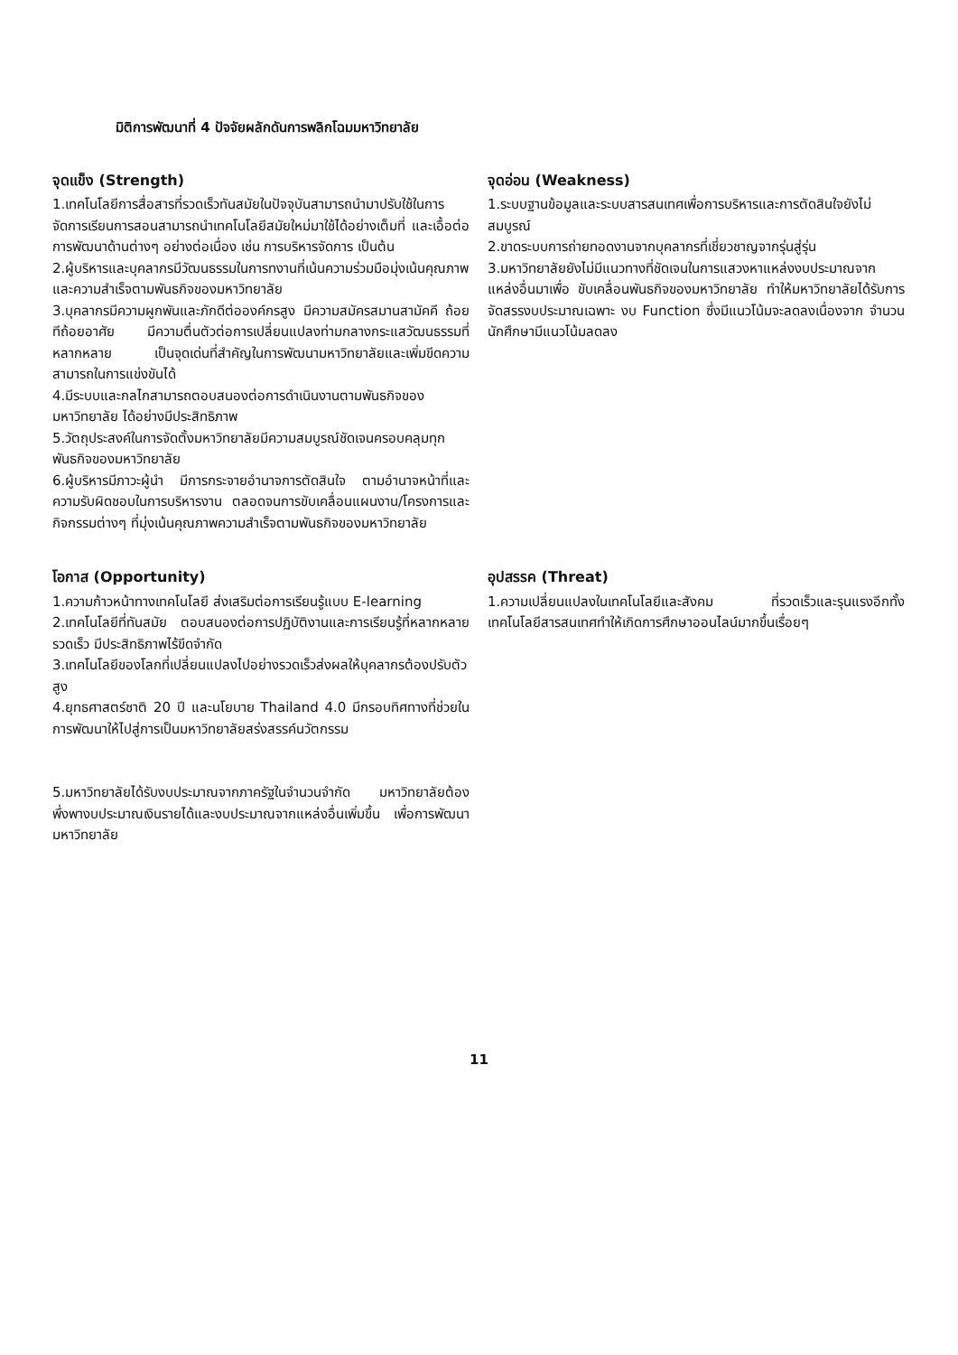มิติการพัฒนาที่ 4 ปัจจัยผลักดันการพลิกโฉมมหาวิทยาลัย
จุดแข็ง (Strength)
1.เทคโนโลยีการสื่อสารที่รวดเร็วทันสมัยในปัจจุบันสามารถนำมาปรับใช้ในการจัดการเรียนการสอนสามารถนำเทคโนโลยีสมัยใหม่มาใช้ได้อย่างเต็มที่ และเอื้อต่อการพัฒนาด้านต่างๆ อย่างต่อเนื่อง เช่น การบริหารจัดการ เป็นต้น
2.ผู้บริหารและบุคลากรมีวัฒนธรรมในการทงานที่เน้นความร่วมมือมุ่งเน้นคุณภาพและความสำเร็จตามพันธกิจของมหาวิทยาลัย
3.บุคลากรมีความผูกพันและภักดีต่อองค์กรสูง มีความสมัครสมานสามัคคี ถ้อยทีถ้อยอาศัย มีความตื่นตัวต่อการเปลี่ยนแปลงท่ามกลางกระแสวัฒนธรรมที่หลากหลาย เป็นจุดเด่นที่สำคัญในการพัฒนามหาวิทยาลัยและเพิ่มขีดความสามารถในการแข่งขันได้
4.มีระบบและกลไกสามารถตอบสนองต่อการดำเนินงานตามพันธกิจของมหาวิทยาลัย ได้อย่างมีประสิทธิภาพ
5.วัตถุประสงค์ในการจัดตั้งมหาวิทยาลัยมีความสมบูรณ์ชัดเจนครอบคลุมทุกพันธกิจของมหาวิทยาลัย
6.ผู้บริหารมีภาวะผู้นำ มีการกระจายอำนาจการตัดสินใจ ตามอำนาจหน้าที่และความรับผิดชอบในการบริหารงาน ตลอดจนการขับเคลื่อนแผนงาน/โครงการและกิจกรรมต่างๆ ที่มุ่งเน้นคุณภาพความสำเร็จตามพันธกิจของมหาวิทยาลัย
จุดอ่อน (Weakness)
1.ระบบฐานข้อมูลและระบบสารสนเทศเพื่อการบริหารและการตัดสินใจยังไม่สมบูรณ์
2.ขาดระบบการถ่ายทอดงานจากบุคลากรที่เชี่ยวชาญจากรุ่นสู่รุ่น
3.มหาวิทยาลัยยังไม่มีแนวทางที่ชัดเจนในการแสวงหาแหล่งงบประมาณจากแหล่งอื่นมาเพื่อ ขับเคลื่อนพันธกิจของมหาวิทยาลัย ทำให้มหาวิทยาลัยได้รับการจัดสรรงบประมาณเฉพาะ งบ Function ซึ่งมีแนวโน้มจะลดลงเนื่องจาก จำนวนนักศึกษามีแนวโน้มลดลง
โอกาส (Opportunity)
1.ความก้าวหน้าทางเทคโนโลยี ส่งเสริมต่อการเรียนรู้แบบ E-learning
2.เทคโนโลยีที่ทันสมัย ตอบสนองต่อการปฏิบัติงานและการเรียนรู้ที่หลากหลายรวดเร็ว มีประสิทธิภาพไร้ขีดจำกัด
3.เทคโนโลยีของโลกที่เปลี่ยนแปลงไปอย่างรวดเร็วส่งผลให้บุคลากรต้องปรับตัวสูง
4.ยุทธศาสตร์ชาติ 20 ปี และนโยบาย Thailand 4.0 มีกรอบทิศทางที่ช่วยในการพัฒนาให้ไปสู่การเป็นมหาวิทยาลัยสร่งสรรค์นวัตกรรม
5.มหาวิทยาลัยได้รับงบประมาณจากภาครัฐในจำนวนจำกัด มหาวิทยาลัยต้องพึ่งพางบประมาณเงินรายได้และงบประมาณจากแหล่งอื่นเพิ่มขึ้น เพื่อการพัฒนามหาวิทยาลัย
อุปสรรค (Threat)
1.ความเปลี่ยนแปลงในเทคโนโลยีและสังคม ที่รวดเร็วและรุนแรงอีกทั้งเทคโนโลยีสารสนเทศทำให้เกิดการศึกษาออนไลน์มากขึ้นเรื่อยๆ
11